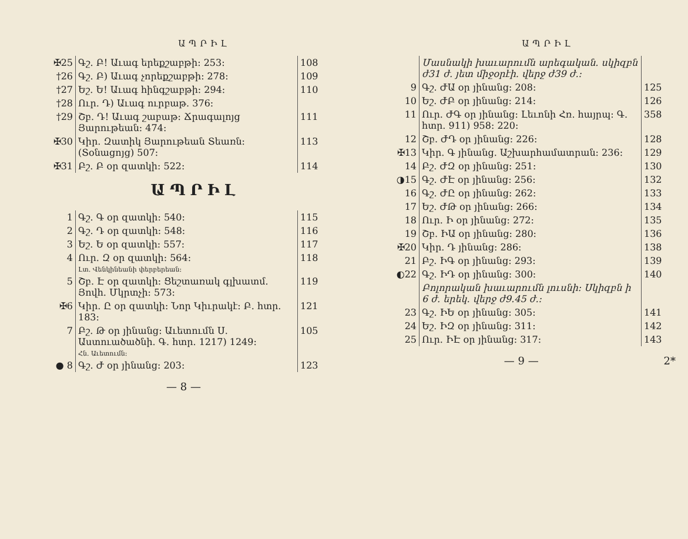ԱՊՐԻԼ
| ✠25 | Գշ. Բ! Աւագ երեքշաբթի: 253: | 108 |
| †26 | Գշ. Բ) Աւագ չորեքշաբթի: 278: | 109 |
| †27 | Եշ. Ե! Աւագ հինգշաբթի: 294: | 110 |
| †28 | Ուր. Դ) Աւագ ուրբաթ. 376: | |
| †29 | Շբ. Դ! Աւագ շաբաթ: Ճրագալոյց Յարութեան: 474: | 111 |
| ✠30 | Կիր. Զատիկ Յարութեան Տեառն: (Տօնացոյց) 507: | 113 |
| ✠31 | Բշ. Բ օր զատկի: 522: | 114 |
ԱՊՐԻԼ
| 1 | Գշ. Գ օր զատկի: 540: | 115 |
| 2 | Գշ. Դ օր զատկի: 548: | 116 |
| 3 | Եշ. Ե օր զատկի: 557: | 117 |
| 4 | Ուր. Զ օր զատկի: 564: | 118 |
| | Լտ. Վենկինեանի փերբերեան: | |
| 5 | Շբ. Է օր զատկի: Ցեշտառակ գլխատմ. Յովհ. Մկրտչի: 573: | 119 |
| ✠6 | Կիր. Ը օր զատկի: Նոր Կիւրակէ: Բ. հտր. 183: | 121 |
| 7 | Բշ. Թ օր յինանց: Աւետումն Ս. Աստուածածնի. Գ. հտր. 1217) 1249: | 105 |
| | Հն. Աւետումն: | |
| ● 8 | Գշ. Ժ օր յինանց: 203: | 123 |
— 8 —
ԱՊՐԻԼ
| | Մասնակի խաւարումն արեգական. սկիզբն ժ31 ժ. յետ միջօրէի. վերջ ժ39 ժ.: | |
| 9 | Գշ. ԺԱ օր յինանց: 208: | 125 |
| 10 | Եշ. ԺԲ օր յինանց: 214: | 126 |
| 11 | Ուր. ԺԳ օր յինանց: Լեւոնի Հռ. հայրպ: Գ. հտր. 911) 958: 220: | 358 |
| 12 | Շբ. ԺԴ օր յինանց: 226: | 128 |
| ✠13 | Կիր. Գ յինանց. Աշխարհամատրան: 236: | 129 |
| 14 | Բշ. ԺԶ օր յինանց: 251: | 130 |
| ◑15 | Գշ. ԺԷ օր յինանց: 256: | 132 |
| 16 | Գշ. ԺԸ օր յինանց: 262: | 133 |
| 17 | Եշ. ԺԹ օր յինանց: 266: | 134 |
| 18 | Ուր. Ի օր յինանց: 272: | 135 |
| 19 | Շբ. ԻԱ օր յինանց: 280: | 136 |
| ✠20 | Կիր. Դ յինանց: 286: | 138 |
| 21 | Բշ. ԻԳ օր յինանց: 293: | 139 |
| ◐22 | Գշ. ԻԴ օր յինանց: 300: | 140 |
| | Բոլորական խաւարումն լուսնի: Սկիզբն ի 6 ժ. երեկ. վերջ ժ9.45 ժ.: | |
| 23 | Գշ. ԻԵ օր յինանց: 305: | 141 |
| 24 | Եշ. ԻԶ օր յինանց: 311: | 142 |
| 25 | Ուր. ԻԷ օր յինանց: 317: | 143 |
— 9 — 2*